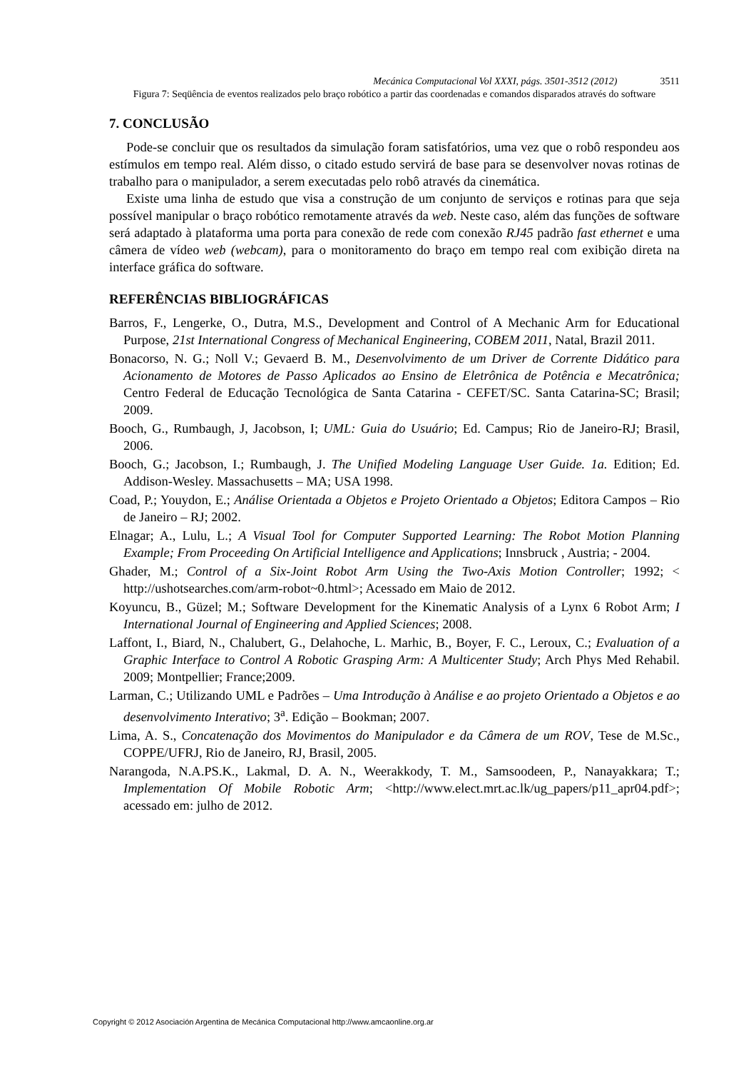Mecánica Computacional Vol XXXI, págs. 3501-3512 (2012) 3511
Figura 7: Seqüência de eventos realizados pelo braço robótico a partir das coordenadas e comandos disparados através do software
7. CONCLUSÃO
Pode-se concluir que os resultados da simulação foram satisfatórios, uma vez que o robô respondeu aos estímulos em tempo real. Além disso, o citado estudo servirá de base para se desenvolver novas rotinas de trabalho para o manipulador, a serem executadas pelo robô através da cinemática.
Existe uma linha de estudo que visa a construção de um conjunto de serviços e rotinas para que seja possível manipular o braço robótico remotamente através da web. Neste caso, além das funções de software será adaptado à plataforma uma porta para conexão de rede com conexão RJ45 padrão fast ethernet e uma câmera de vídeo web (webcam), para o monitoramento do braço em tempo real com exibição direta na interface gráfica do software.
REFERÊNCIAS BIBLIOGRÁFICAS
Barros, F., Lengerke, O., Dutra, M.S., Development and Control of A Mechanic Arm for Educational Purpose, 21st International Congress of Mechanical Engineering, COBEM 2011, Natal, Brazil 2011.
Bonacorso, N. G.; Noll V.; Gevaerd B. M., Desenvolvimento de um Driver de Corrente Didático para Acionamento de Motores de Passo Aplicados ao Ensino de Eletrônica de Potência e Mecatrônica; Centro Federal de Educação Tecnológica de Santa Catarina - CEFET/SC. Santa Catarina-SC; Brasil; 2009.
Booch, G., Rumbaugh, J, Jacobson, I; UML: Guia do Usuário; Ed. Campus; Rio de Janeiro-RJ; Brasil, 2006.
Booch, G.; Jacobson, I.; Rumbaugh, J. The Unified Modeling Language User Guide. 1a. Edition; Ed. Addison-Wesley. Massachusetts – MA; USA 1998.
Coad, P.; Youydon, E.; Análise Orientada a Objetos e Projeto Orientado a Objetos; Editora Campos – Rio de Janeiro – RJ; 2002.
Elnagar; A., Lulu, L.; A Visual Tool for Computer Supported Learning: The Robot Motion Planning Example; From Proceeding On Artificial Intelligence and Applications; Innsbruck , Austria; - 2004.
Ghader, M.; Control of a Six-Joint Robot Arm Using the Two-Axis Motion Controller; 1992; < http://ushotsearches.com/arm-robot~0.html>; Acessado em Maio de 2012.
Koyuncu, B., Güzel; M.; Software Development for the Kinematic Analysis of a Lynx 6 Robot Arm; I International Journal of Engineering and Applied Sciences; 2008.
Laffont, I., Biard, N., Chalubert, G., Delahoche, L. Marhic, B., Boyer, F. C., Leroux, C.; Evaluation of a Graphic Interface to Control A Robotic Grasping Arm: A Multicenter Study; Arch Phys Med Rehabil. 2009; Montpellier; France;2009.
Larman, C.; Utilizando UML e Padrões – Uma Introdução à Análise e ao projeto Orientado a Objetos e ao desenvolvimento Interativo; 3<sup>a</sup>. Edição – Bookman; 2007.
Lima, A. S., Concatenação dos Movimentos do Manipulador e da Câmera de um ROV, Tese de M.Sc., COPPE/UFRJ, Rio de Janeiro, RJ, Brasil, 2005.
Narangoda, N.A.PS.K., Lakmal, D. A. N., Weerakkody, T. M., Samsoodeen, P., Nanayakkara; T.; Implementation Of Mobile Robotic Arm; <http://www.elect.mrt.ac.lk/ug_papers/p11_apr04.pdf>; acessado em: julho de 2012.
Copyright © 2012 Asociación Argentina de Mecánica Computacional http://www.amcaonline.org.ar